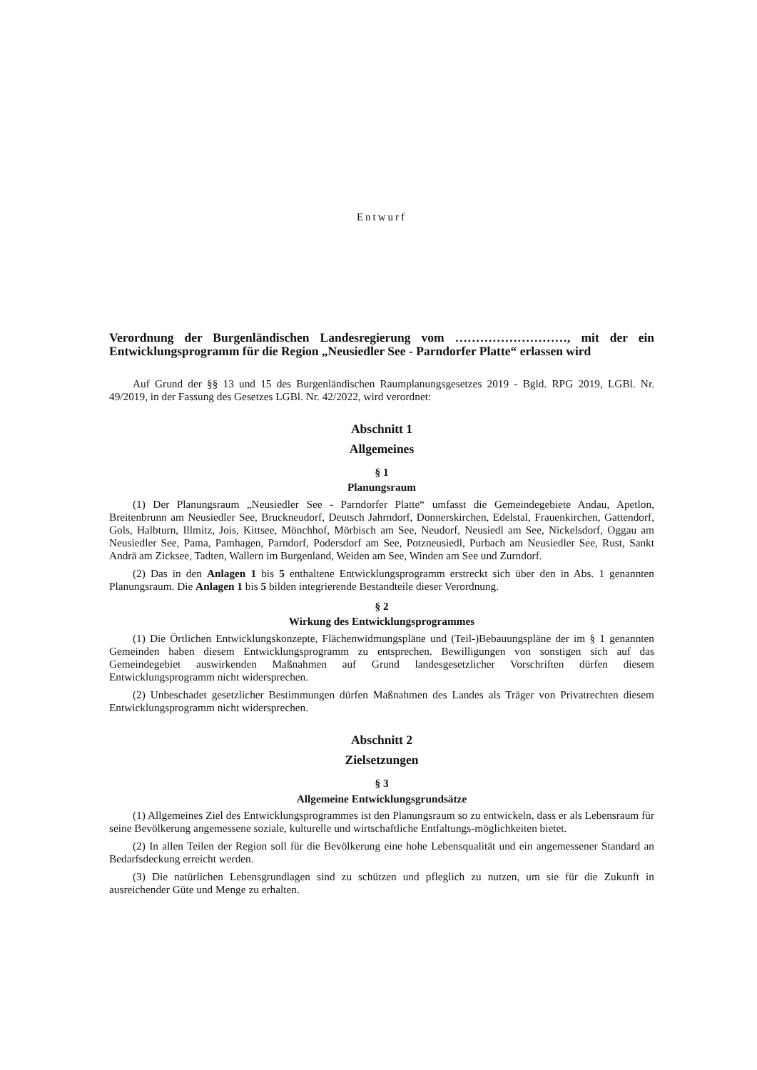Entwurf
Verordnung der Burgenländischen Landesregierung vom ………………………, mit der ein Entwicklungsprogramm für die Region „Neusiedler See - Parndorfer Platte“ erlassen wird
Auf Grund der §§ 13 und 15 des Burgenländischen Raumplanungsgesetzes 2019 - Bgld. RPG 2019, LGBl. Nr. 49/2019, in der Fassung des Gesetzes LGBl. Nr. 42/2022, wird verordnet:
Abschnitt 1
Allgemeines
§ 1
Planungsraum
(1) Der Planungsraum „Neusiedler See - Parndorfer Platte“ umfasst die Gemeindegebiete Andau, Apetlon, Breitenbrunn am Neusiedler See, Bruckneudorf, Deutsch Jahrndorf, Donnerskirchen, Edelstal, Frauenkirchen, Gattendorf, Gols, Halbturn, Illmitz, Jois, Kittsee, Mönchhof, Mörbisch am See, Neudorf, Neusiedl am See, Nickelsdorf, Oggau am Neusiedler See, Pama, Pamhagen, Parndorf, Podersdorf am See, Potzneusiedl, Purbach am Neusiedler See, Rust, Sankt Andrä am Zicksee, Tadten, Wallern im Burgenland, Weiden am See, Winden am See und Zurndorf.
(2) Das in den Anlagen 1 bis 5 enthaltene Entwicklungsprogramm erstreckt sich über den in Abs. 1 genannten Planungsraum. Die Anlagen 1 bis 5 bilden integrierende Bestandteile dieser Verordnung.
§ 2
Wirkung des Entwicklungsprogrammes
(1) Die Örtlichen Entwicklungskonzepte, Flächenwidmungspläne und (Teil-)Bebauungspläne der im § 1 genannten Gemeinden haben diesem Entwicklungsprogramm zu entsprechen. Bewilligungen von sonstigen sich auf das Gemeindegebiet auswirkenden Maßnahmen auf Grund landesgesetzlicher Vorschriften dürfen diesem Entwicklungsprogramm nicht widersprechen.
(2) Unbeschadet gesetzlicher Bestimmungen dürfen Maßnahmen des Landes als Träger von Privatrechten diesem Entwicklungsprogramm nicht widersprechen.
Abschnitt 2
Zielsetzungen
§ 3
Allgemeine Entwicklungsgrundsätze
(1) Allgemeines Ziel des Entwicklungsprogrammes ist den Planungsraum so zu entwickeln, dass er als Lebensraum für seine Bevölkerung angemessene soziale, kulturelle und wirtschaftliche Entfaltungs-möglichkeiten bietet.
(2) In allen Teilen der Region soll für die Bevölkerung eine hohe Lebensqualität und ein angemessener Standard an Bedarfsdeckung erreicht werden.
(3) Die natürlichen Lebensgrundlagen sind zu schützen und pfleglich zu nutzen, um sie für die Zukunft in ausreichender Güte und Menge zu erhalten.